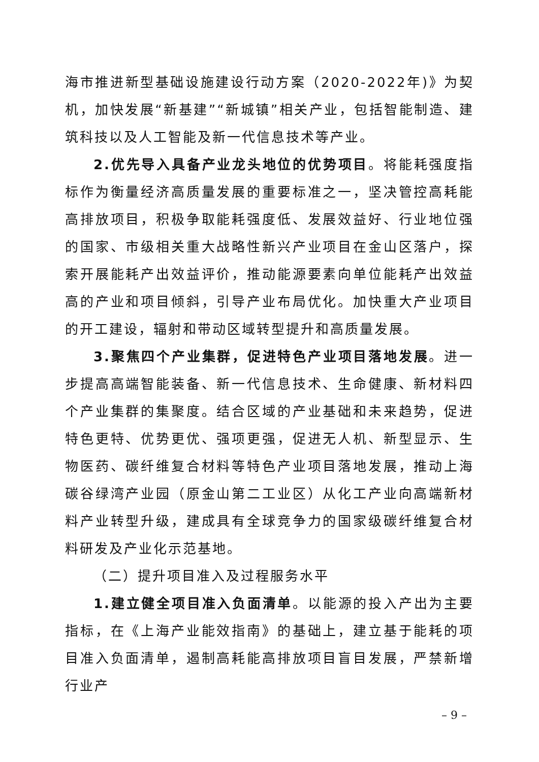海市推进新型基础设施建设行动方案（2020-2022年)》为契机，加快发展“新基建”“新城镇”相关产业，包括智能制造、建筑科技以及人工智能及新一代信息技术等产业。
2.优先导入具备产业龙头地位的优势项目。将能耗强度指标作为衡量经济高质量发展的重要标准之一，坚决管控高耗能高排放项目，积极争取能耗强度低、发展效益好、行业地位强的国家、市级相关重大战略性新兴产业项目在金山区落户，探索开展能耗产出效益评价，推动能源要素向单位能耗产出效益高的产业和项目倾斜，引导产业布局优化。加快重大产业项目的开工建设，辐射和带动区域转型提升和高质量发展。
3.聚焦四个产业集群，促进特色产业项目落地发展。进一步提高高端智能装备、新一代信息技术、生命健康、新材料四个产业集群的集聚度。结合区域的产业基础和未来趋势，促进特色更特、优势更优、强项更强，促进无人机、新型显示、生物医药、碳纤维复合材料等特色产业项目落地发展，推动上海碳谷绿湾产业园（原金山第二工业区）从化工产业向高端新材料产业转型升级，建成具有全球竞争力的国家级碳纤维复合材料研发及产业化示范基地。
（二）提升项目准入及过程服务水平
1.建立健全项目准入负面清单。以能源的投入产出为主要指标，在《上海产业能效指南》的基础上，建立基于能耗的项目准入负面清单，遏制高耗能高排放项目盲目发展，严禁新增行业产
– 9 –